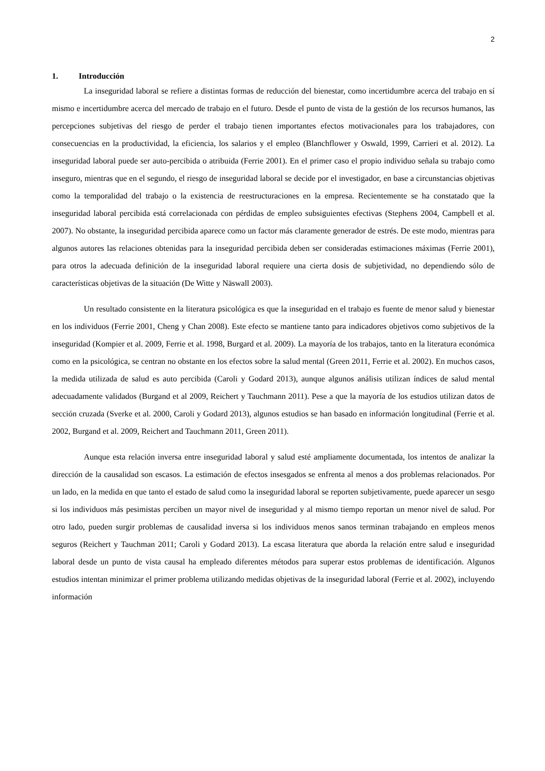2
1. Introducción
La inseguridad laboral se refiere a distintas formas de reducción del bienestar, como incertidumbre acerca del trabajo en sí mismo e incertidumbre acerca del mercado de trabajo en el futuro. Desde el punto de vista de la gestión de los recursos humanos, las percepciones subjetivas del riesgo de perder el trabajo tienen importantes efectos motivacionales para los trabajadores, con consecuencias en la productividad, la eficiencia, los salarios y el empleo (Blanchflower y Oswald, 1999, Carrieri et al. 2012). La inseguridad laboral puede ser auto-percibida o atribuida (Ferrie 2001). En el primer caso el propio individuo señala su trabajo como inseguro, mientras que en el segundo, el riesgo de inseguridad laboral se decide por el investigador, en base a circunstancias objetivas como la temporalidad del trabajo o la existencia de reestructuraciones en la empresa. Recientemente se ha constatado que la inseguridad laboral percibida está correlacionada con pérdidas de empleo subsiguientes efectivas (Stephens 2004, Campbell et al. 2007). No obstante, la inseguridad percibida aparece como un factor más claramente generador de estrés. De este modo, mientras para algunos autores las relaciones obtenidas para la inseguridad percibida deben ser consideradas estimaciones máximas (Ferrie 2001), para otros la adecuada definición de la inseguridad laboral requiere una cierta dosis de subjetividad, no dependiendo sólo de características objetivas de la situación (De Witte y Näswall 2003).
Un resultado consistente en la literatura psicológica es que la inseguridad en el trabajo es fuente de menor salud y bienestar en los individuos (Ferrie 2001, Cheng y Chan 2008). Este efecto se mantiene tanto para indicadores objetivos como subjetivos de la inseguridad (Kompier et al. 2009, Ferrie et al. 1998, Burgard et al. 2009). La mayoría de los trabajos, tanto en la literatura económica como en la psicológica, se centran no obstante en los efectos sobre la salud mental (Green 2011, Ferrie et al. 2002). En muchos casos, la medida utilizada de salud es auto percibida (Caroli y Godard 2013), aunque algunos análisis utilizan índices de salud mental adecuadamente validados (Burgand et al 2009, Reichert y Tauchmann 2011). Pese a que la mayoría de los estudios utilizan datos de sección cruzada (Sverke et al. 2000, Caroli y Godard 2013), algunos estudios se han basado en información longitudinal (Ferrie et al. 2002, Burgand et al. 2009, Reichert and Tauchmann 2011, Green 2011).
Aunque esta relación inversa entre inseguridad laboral y salud esté ampliamente documentada, los intentos de analizar la dirección de la causalidad son escasos. La estimación de efectos insesgados se enfrenta al menos a dos problemas relacionados. Por un lado, en la medida en que tanto el estado de salud como la inseguridad laboral se reporten subjetivamente, puede aparecer un sesgo si los individuos más pesimistas perciben un mayor nivel de inseguridad y al mismo tiempo reportan un menor nivel de salud. Por otro lado, pueden surgir problemas de causalidad inversa si los individuos menos sanos terminan trabajando en empleos menos seguros (Reichert y Tauchman 2011; Caroli y Godard 2013). La escasa literatura que aborda la relación entre salud e inseguridad laboral desde un punto de vista causal ha empleado diferentes métodos para superar estos problemas de identificación. Algunos estudios intentan minimizar el primer problema utilizando medidas objetivas de la inseguridad laboral (Ferrie et al. 2002), incluyendo información